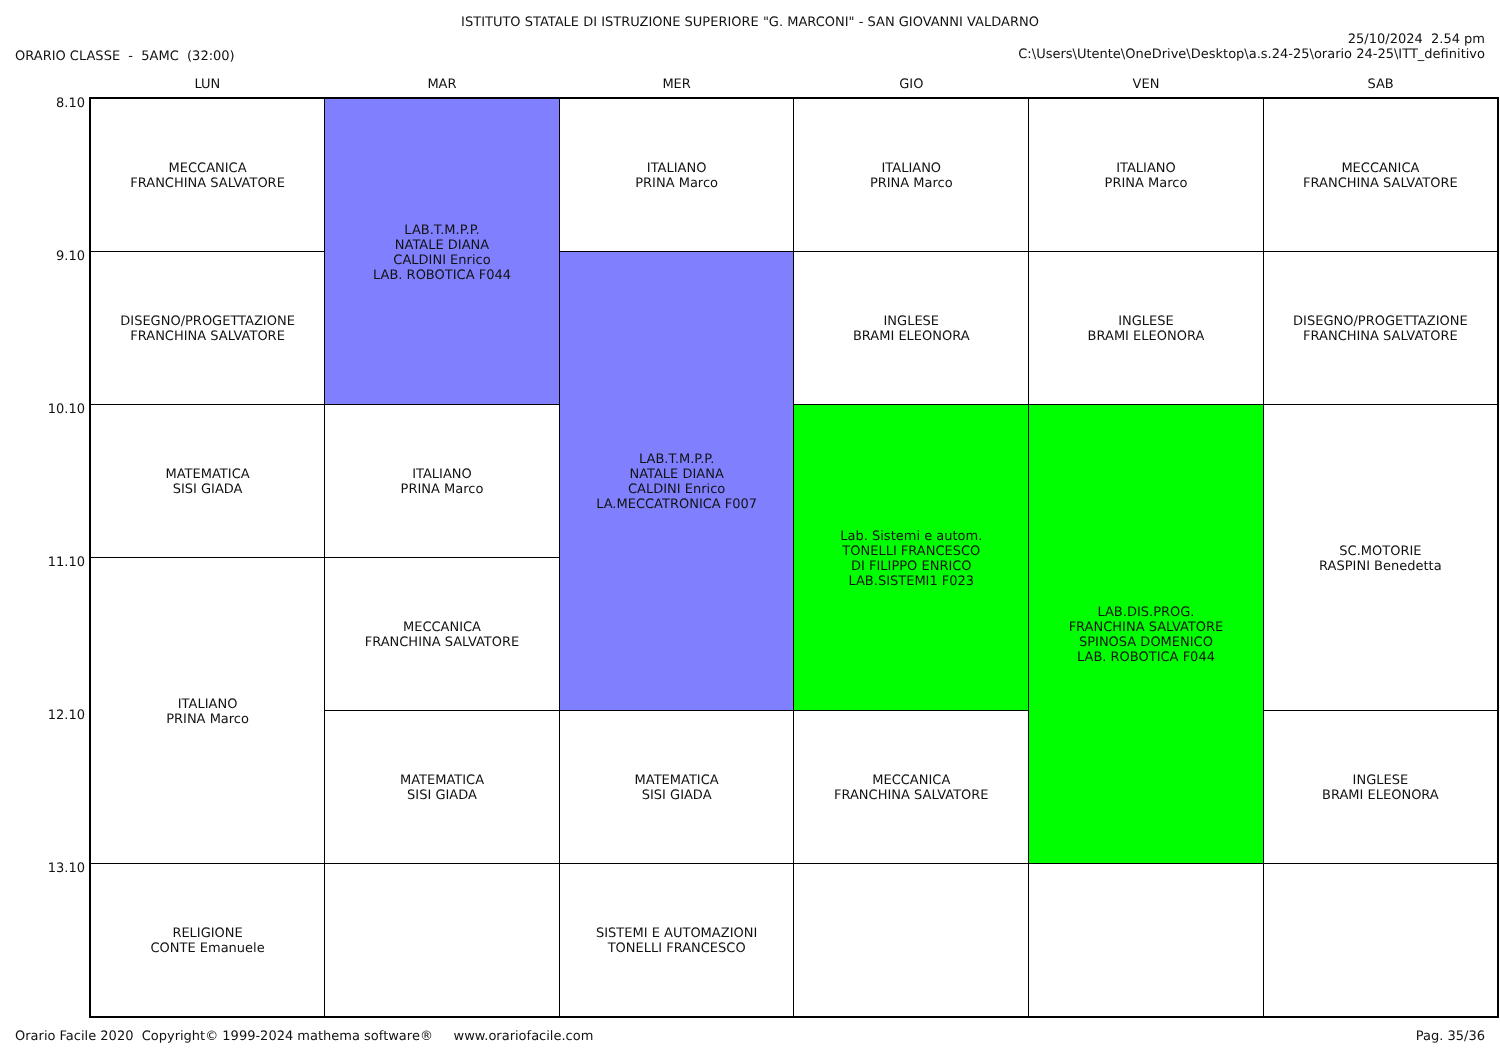ISTITUTO STATALE DI ISTRUZIONE SUPERIORE "G. MARCONI" - SAN GIOVANNI VALDARNO
ORARIO CLASSE - 5AMC (32:00)
25/10/2024 2.54 pm
C:\Users\Utente\OneDrive\Desktop\a.s.24-25\orario 24-25\ITT_definitivo
8.10
9.10
10.10
11.10
12.10
13.10
| LUN | MAR | MER | GIO | VEN | SAB |
| --- | --- | --- | --- | --- | --- |
| MECCANICA FRANCHINA SALVATORE | LAB.T.M.P.P. NATALE DIANA CALDINI Enrico LAB. ROBOTICA F044 | ITALIANO PRINA Marco | ITALIANO PRINA Marco | ITALIANO PRINA Marco | MECCANICA FRANCHINA SALVATORE |
| DISEGNO/PROGETTAZIONE FRANCHINA SALVATORE | | LAB.T.M.P.P. NATALE DIANA CALDINI Enrico LA.MECCATRONICA F007 | INGLESE BRAMI ELEONORA | INGLESE BRAMI ELEONORA | DISEGNO/PROGETTAZIONE FRANCHINA SALVATORE |
| MATEMATICA SISI GIADA | ITALIANO PRINA Marco | | Lab. Sistemi e autom. TONELLI FRANCESCO DI FILIPPO ENRICO LAB.SISTEMI1 F023 | LAB.DIS.PROG. FRANCHINA SALVATORE SPINOSA DOMENICO LAB. ROBOTICA F044 | SC.MOTORIE RASPINI Benedetta |
| ITALIANO PRINA Marco | MECCANICA FRANCHINA SALVATORE | | | | |
| | MATEMATICA SISI GIADA | MATEMATICA SISI GIADA | MECCANICA FRANCHINA SALVATORE | | INGLESE BRAMI ELEONORA |
| RELIGIONE CONTE Emanuele | | SISTEMI E AUTOMAZIONI TONELLI FRANCESCO | | | |
Orario Facile 2020 Copyright© 1999-2024 mathema software® www.orariofacile.com
Pag. 35/36